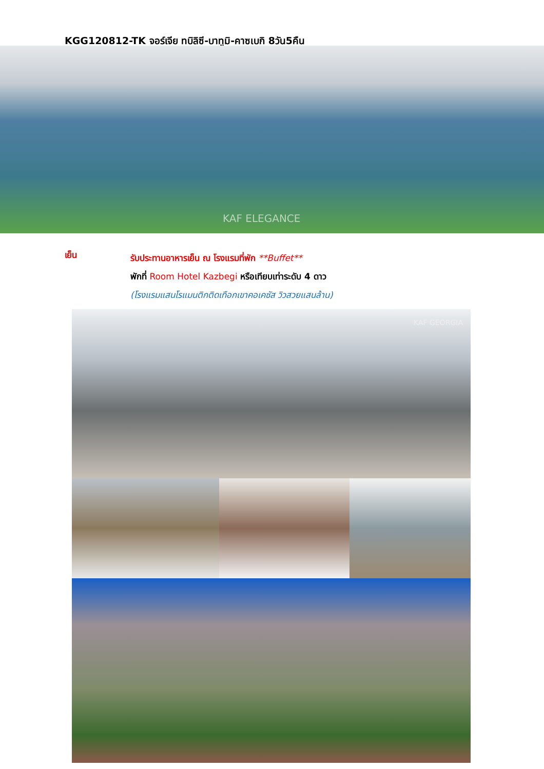KGG120812-TK จอร์เจีย ทบิลิซี-บาทูมิ-คาซเบกิ 8วัน5คืน
KAF ELEGANCE
เย็น
รับประทานอาหารเย็น ณ โรงแรมที่พัก **Buffet**
พักที่ Room Hotel Kazbegi หรือเทียบเท่าระดับ 4 ดาว
(โรงแรมแสนโรแมนติกติดเทือกเขาคอเคซัส วิวสวยแสนล้าน)
KAF GEORGIA